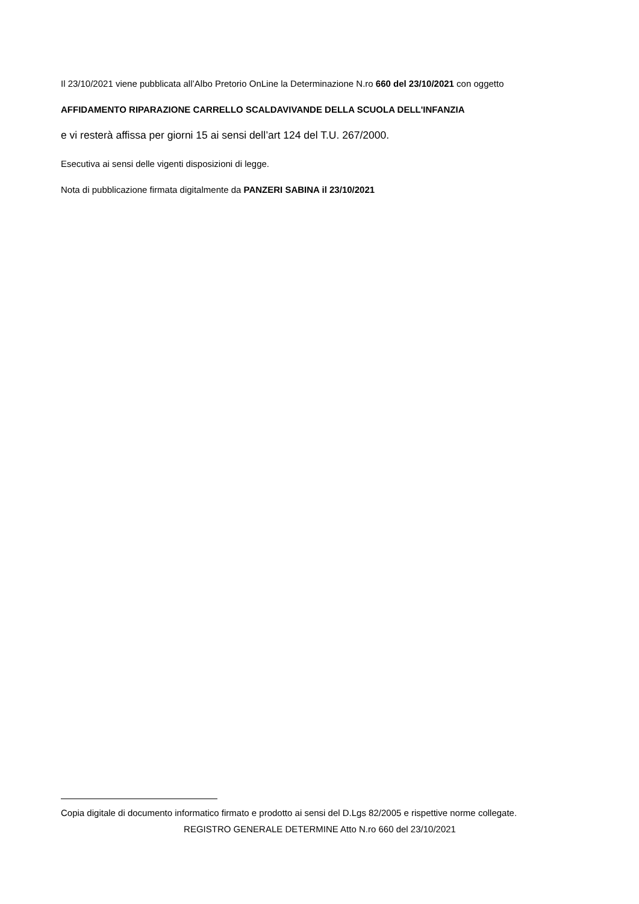Il 23/10/2021 viene pubblicata all’Albo Pretorio OnLine la Determinazione N.ro 660 del 23/10/2021 con oggetto
AFFIDAMENTO RIPARAZIONE CARRELLO SCALDAVIVANDE DELLA SCUOLA DELL'INFANZIA
e vi resterà affissa per giorni 15 ai sensi dell’art 124 del T.U. 267/2000.
Esecutiva ai sensi delle vigenti disposizioni di legge.
Nota di pubblicazione firmata digitalmente da PANZERI SABINA il 23/10/2021
Copia digitale di documento informatico firmato e prodotto ai sensi del D.Lgs 82/2005 e rispettive norme collegate.
REGISTRO GENERALE DETERMINE Atto N.ro 660 del 23/10/2021